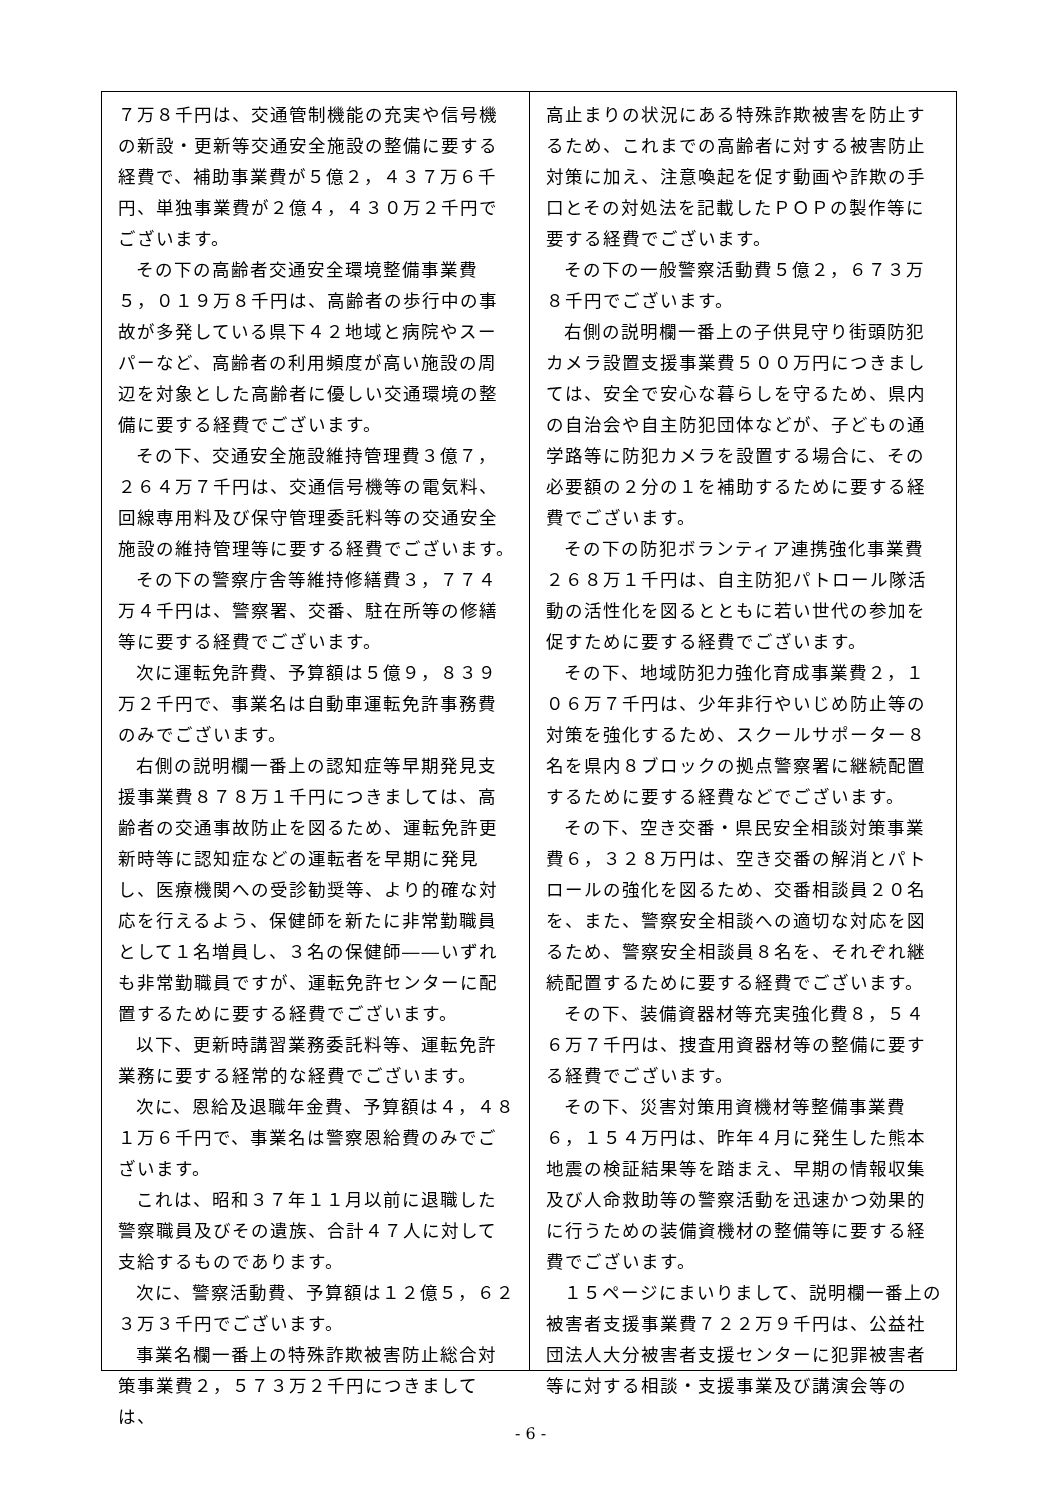７万８千円は、交通管制機能の充実や信号機の新設・更新等交通安全施設の整備に要する経費で、補助事業費が５億２，４３７万６千円、単独事業費が２億４，４３０万２千円でございます。
その下の高齢者交通安全環境整備事業費５，０１９万８千円は、高齢者の歩行中の事故が多発している県下４２地域と病院やスーパーなど、高齢者の利用頻度が高い施設の周辺を対象とした高齢者に優しい交通環境の整備に要する経費でございます。
その下、交通安全施設維持管理費３億７，２６４万７千円は、交通信号機等の電気料、回線専用料及び保守管理委託料等の交通安全施設の維持管理等に要する経費でございます。
その下の警察庁舎等維持修繕費３，７７４万４千円は、警察署、交番、駐在所等の修繕等に要する経費でございます。
次に運転免許費、予算額は５億９，８３９万２千円で、事業名は自動車運転免許事務費のみでございます。
右側の説明欄一番上の認知症等早期発見支援事業費８７８万１千円につきましては、高齢者の交通事故防止を図るため、運転免許更新時等に認知症などの運転者を早期に発見し、医療機関への受診勧奨等、より的確な対応を行えるよう、保健師を新たに非常勤職員として１名増員し、３名の保健師――いずれも非常勤職員ですが、運転免許センターに配置するために要する経費でございます。
以下、更新時講習業務委託料等、運転免許業務に要する経常的な経費でございます。
次に、恩給及退職年金費、予算額は４，４８１万６千円で、事業名は警察恩給費のみでございます。
これは、昭和３７年１１月以前に退職した警察職員及びその遺族、合計４７人に対して支給するものであります。
次に、警察活動費、予算額は１２億５，６２３万３千円でございます。
事業名欄一番上の特殊詐欺被害防止総合対策事業費２，５７３万２千円につきましては、
高止まりの状況にある特殊詐欺被害を防止するため、これまでの高齢者に対する被害防止対策に加え、注意喚起を促す動画や詐欺の手口とその対処法を記載したＰＯＰの製作等に要する経費でございます。
その下の一般警察活動費５億２，６７３万８千円でございます。
右側の説明欄一番上の子供見守り街頭防犯カメラ設置支援事業費５００万円につきましては、安全で安心な暮らしを守るため、県内の自治会や自主防犯団体などが、子どもの通学路等に防犯カメラを設置する場合に、その必要額の２分の１を補助するために要する経費でございます。
その下の防犯ボランティア連携強化事業費２６８万１千円は、自主防犯パトロール隊活動の活性化を図るとともに若い世代の参加を促すために要する経費でございます。
その下、地域防犯力強化育成事業費２，１０６万７千円は、少年非行やいじめ防止等の対策を強化するため、スクールサポーター８名を県内８ブロックの拠点警察署に継続配置するために要する経費などでございます。
その下、空き交番・県民安全相談対策事業費６，３２８万円は、空き交番の解消とパトロールの強化を図るため、交番相談員２０名を、また、警察安全相談への適切な対応を図るため、警察安全相談員８名を、それぞれ継続配置するために要する経費でございます。
その下、装備資器材等充実強化費８，５４６万７千円は、捜査用資器材等の整備に要する経費でございます。
その下、災害対策用資機材等整備事業費６，１５４万円は、昨年４月に発生した熊本地震の検証結果等を踏まえ、早期の情報収集及び人命救助等の警察活動を迅速かつ効果的に行うための装備資機材の整備等に要する経費でございます。
１５ページにまいりまして、説明欄一番上の被害者支援事業費７２２万９千円は、公益社団法人大分被害者支援センターに犯罪被害者等に対する相談・支援事業及び講演会等の
- 6 -